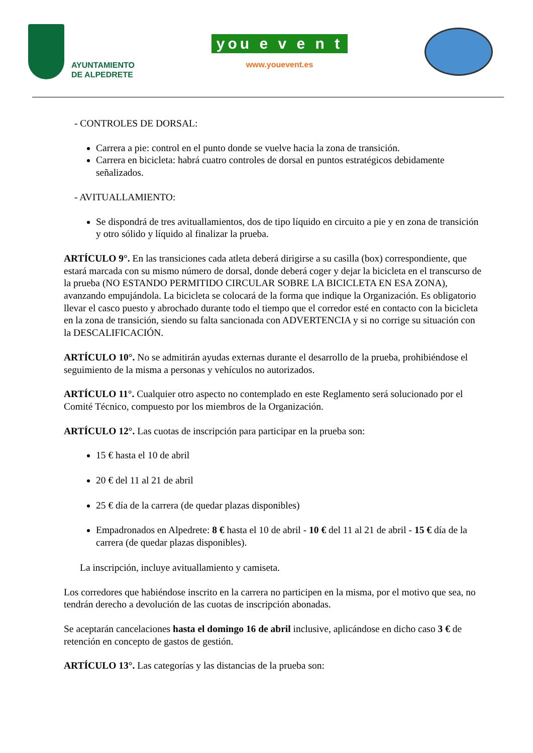AYUNTAMIENTO
DE ALPEDRETE
you e v e n t
www.youevent.es
- CONTROLES DE DORSAL:
Carrera a pie: control en el punto donde se vuelve hacia la zona de transición.
Carrera en bicicleta: habrá cuatro controles de dorsal en puntos estratégicos debidamente señalizados.
- AVITUALLAMIENTO:
Se dispondrá de tres avituallamientos, dos de tipo líquido en circuito a pie y en zona de transición y otro sólido y líquido al finalizar la prueba.
ARTÍCULO 9°. En las transiciones cada atleta deberá dirigirse a su casilla (box) correspondiente, que estará marcada con su mismo número de dorsal, donde deberá coger y dejar la bicicleta en el transcurso de la prueba (NO ESTANDO PERMITIDO CIRCULAR SOBRE LA BICICLETA EN ESA ZONA), avanzando empujándola. La bicicleta se colocará de la forma que indique la Organización. Es obligatorio llevar el casco puesto y abrochado durante todo el tiempo que el corredor esté en contacto con la bicicleta en la zona de transición, siendo su falta sancionada con ADVERTENCIA y si no corrige su situación con la DESCALIFICACIÓN.
ARTÍCULO 10°. No se admitirán ayudas externas durante el desarrollo de la prueba, prohibiéndose el seguimiento de la misma a personas y vehículos no autorizados.
ARTÍCULO 11°. Cualquier otro aspecto no contemplado en este Reglamento será solucionado por el Comité Técnico, compuesto por los miembros de la Organización.
ARTÍCULO 12°. Las cuotas de inscripción para participar en la prueba son:
15 € hasta el 10 de abril
20 € del 11 al 21 de abril
25 € día de la carrera (de quedar plazas disponibles)
Empadronados en Alpedrete: 8 € hasta el 10 de abril - 10 € del 11 al 21 de abril - 15 € día de la carrera (de quedar plazas disponibles).
La inscripción, incluye avituallamiento y camiseta.
Los corredores que habiéndose inscrito en la carrera no participen en la misma, por el motivo que sea, no tendrán derecho a devolución de las cuotas de inscripción abonadas.
Se aceptarán cancelaciones hasta el domingo 16 de abril inclusive, aplicándose en dicho caso 3 € de retención en concepto de gastos de gestión.
ARTÍCULO 13°. Las categorías y las distancias de la prueba son: